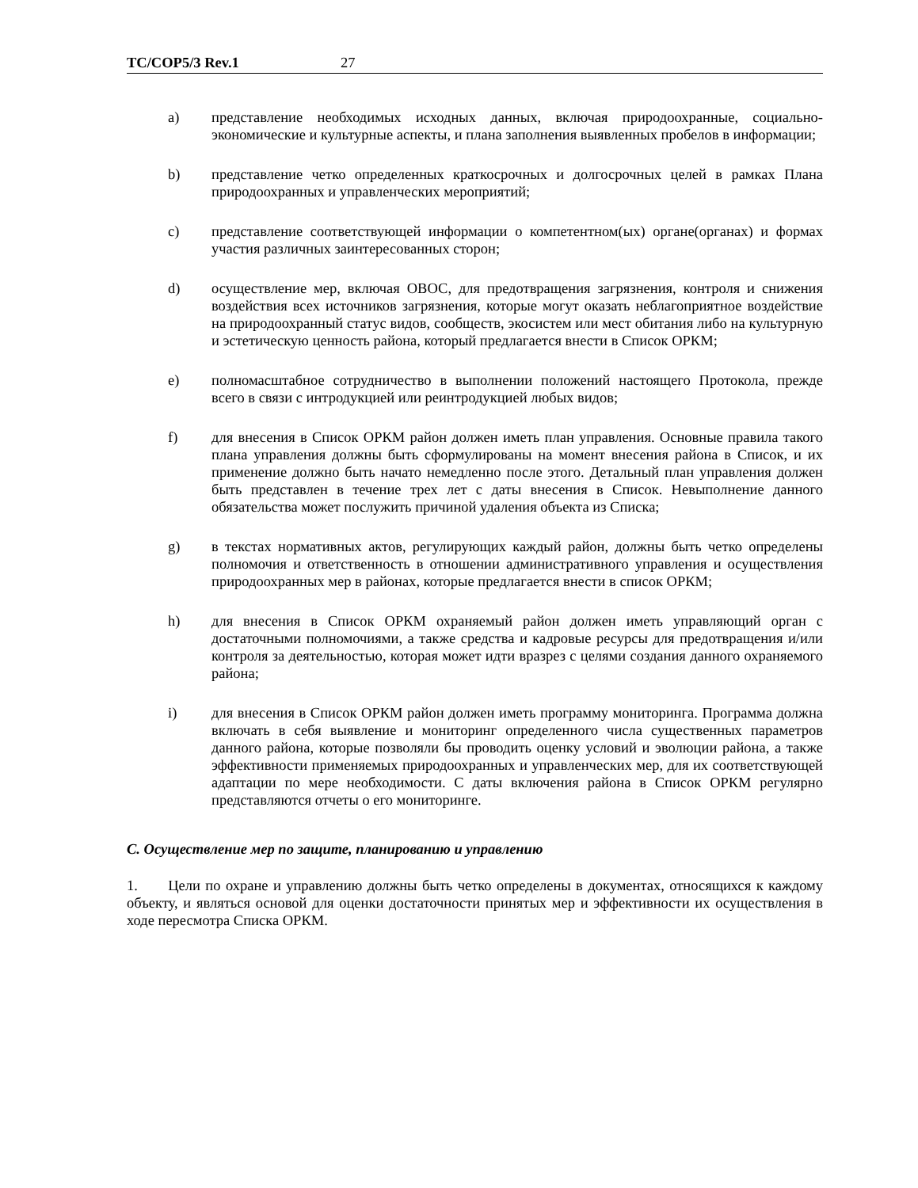TC/COP5/3 Rev.1 27
a) представление необходимых исходных данных, включая природоохранные, социально-экономические и культурные аспекты, и плана заполнения выявленных пробелов в информации;
b) представление четко определенных краткосрочных и долгосрочных целей в рамках Плана природоохранных и управленческих мероприятий;
c) представление соответствующей информации о компетентном(ых) органе(органах) и формах участия различных заинтересованных сторон;
d) осуществление мер, включая ОВОС, для предотвращения загрязнения, контроля и снижения воздействия всех источников загрязнения, которые могут оказать неблагоприятное воздействие на природоохранный статус видов, сообществ, экосистем или мест обитания либо на культурную и эстетическую ценность района, который предлагается внести в Список ОРКМ;
e) полномасштабное сотрудничество в выполнении положений настоящего Протокола, прежде всего в связи с интродукцией или реинтродукцией любых видов;
f) для внесения в Список ОРКМ район должен иметь план управления. Основные правила такого плана управления должны быть сформулированы на момент внесения района в Список, и их применение должно быть начато немедленно после этого. Детальный план управления должен быть представлен в течение трех лет с даты внесения в Список. Невыполнение данного обязательства может послужить причиной удаления объекта из Списка;
g) в текстах нормативных актов, регулирующих каждый район, должны быть четко определены полномочия и ответственность в отношении административного управления и осуществления природоохранных мер в районах, которые предлагается внести в список ОРКМ;
h) для внесения в Список ОРКМ охраняемый район должен иметь управляющий орган с достаточными полномочиями, а также средства и кадровые ресурсы для предотвращения и/или контроля за деятельностью, которая может идти вразрез с целями создания данного охраняемого района;
i) для внесения в Список ОРКМ район должен иметь программу мониторинга. Программа должна включать в себя выявление и мониторинг определенного числа существенных параметров данного района, которые позволяли бы проводить оценку условий и эволюции района, а также эффективности применяемых природоохранных и управленческих мер, для их соответствующей адаптации по мере необходимости. С даты включения района в Список ОРКМ регулярно представляются отчеты о его мониторинге.
C. Осуществление мер по защите, планированию и управлению
1. Цели по охране и управлению должны быть четко определены в документах, относящихся к каждому объекту, и являться основой для оценки достаточности принятых мер и эффективности их осуществления в ходе пересмотра Списка ОРКМ.